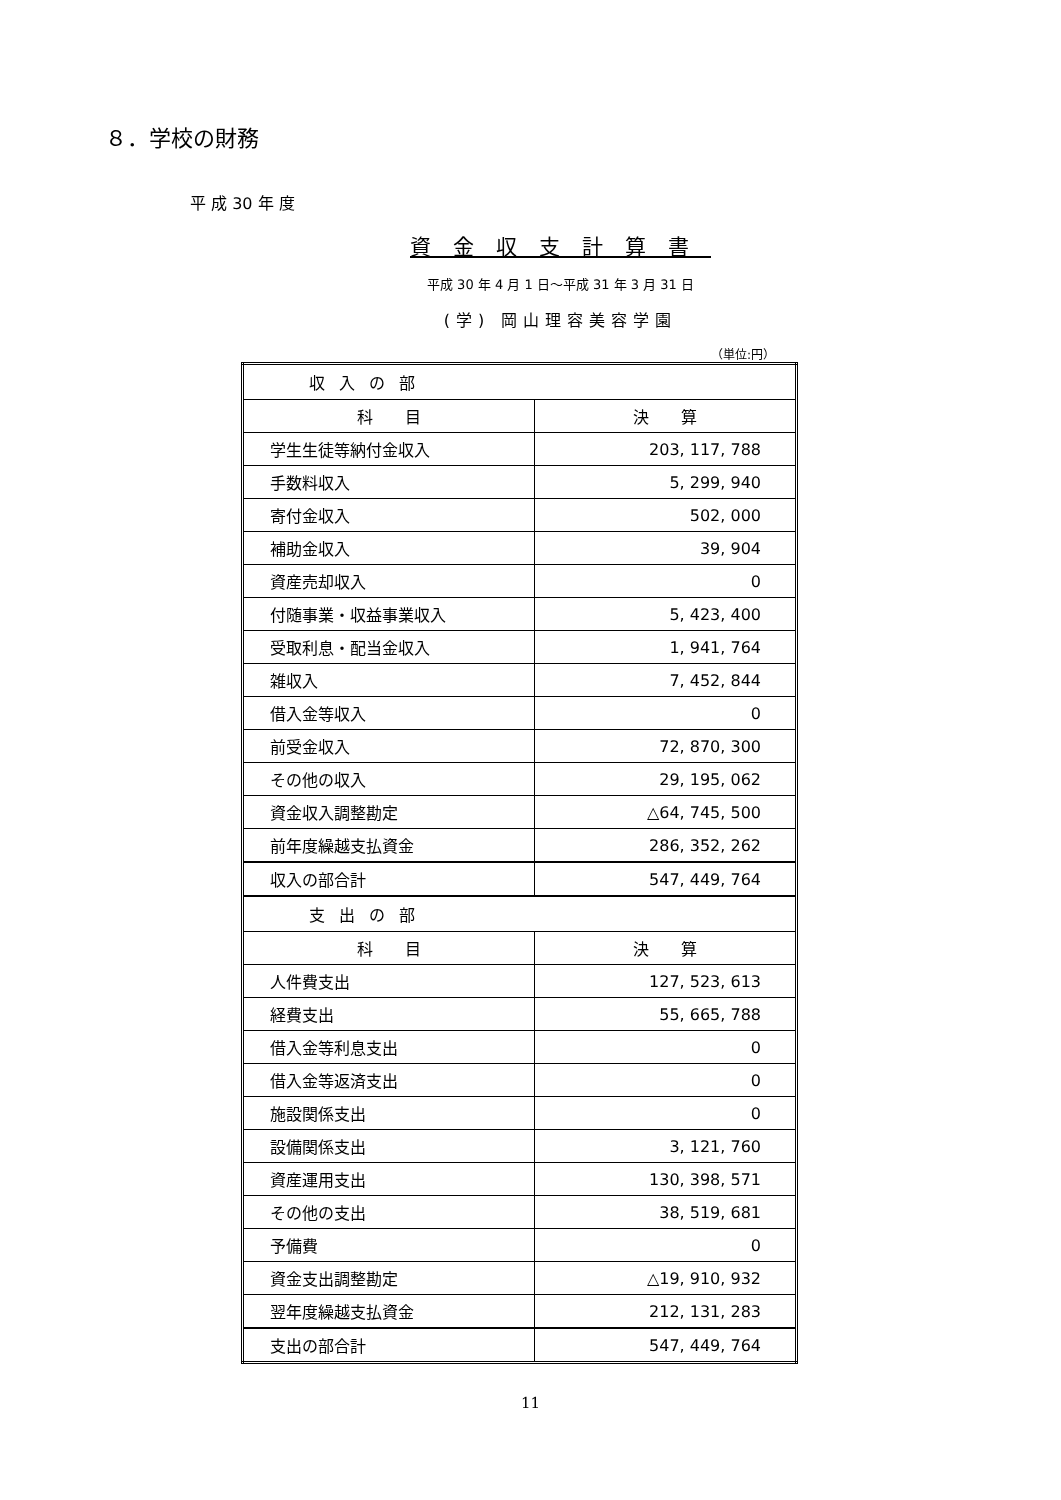８．学校の財務
平 成 30 年 度
資金収支計算書
平成 30 年 4 月 1 日～平成 31 年 3 月 31 日
(学) 岡山理容美容学園
（単位:円）
| 収入の部 | |
| 科 目 | 決 算 |
| 学生生徒等納付金収入 | 203, 117, 788 |
| 手数料収入 | 5, 299, 940 |
| 寄付金収入 | 502, 000 |
| 補助金収入 | 39, 904 |
| 資産売却収入 | 0 |
| 付随事業・収益事業収入 | 5, 423, 400 |
| 受取利息・配当金収入 | 1, 941, 764 |
| 雑収入 | 7, 452, 844 |
| 借入金等収入 | 0 |
| 前受金収入 | 72, 870, 300 |
| その他の収入 | 29, 195, 062 |
| 資金収入調整勘定 | △64, 745, 500 |
| 前年度繰越支払資金 | 286, 352, 262 |
| 収入の部合計 | 547, 449, 764 |
| 支出の部 | |
| 科 目 | 決 算 |
| 人件費支出 | 127, 523, 613 |
| 経費支出 | 55, 665, 788 |
| 借入金等利息支出 | 0 |
| 借入金等返済支出 | 0 |
| 施設関係支出 | 0 |
| 設備関係支出 | 3, 121, 760 |
| 資産運用支出 | 130, 398, 571 |
| その他の支出 | 38, 519, 681 |
| 予備費 | 0 |
| 資金支出調整勘定 | △19, 910, 932 |
| 翌年度繰越支払資金 | 212, 131, 283 |
| 支出の部合計 | 547, 449, 764 |
11